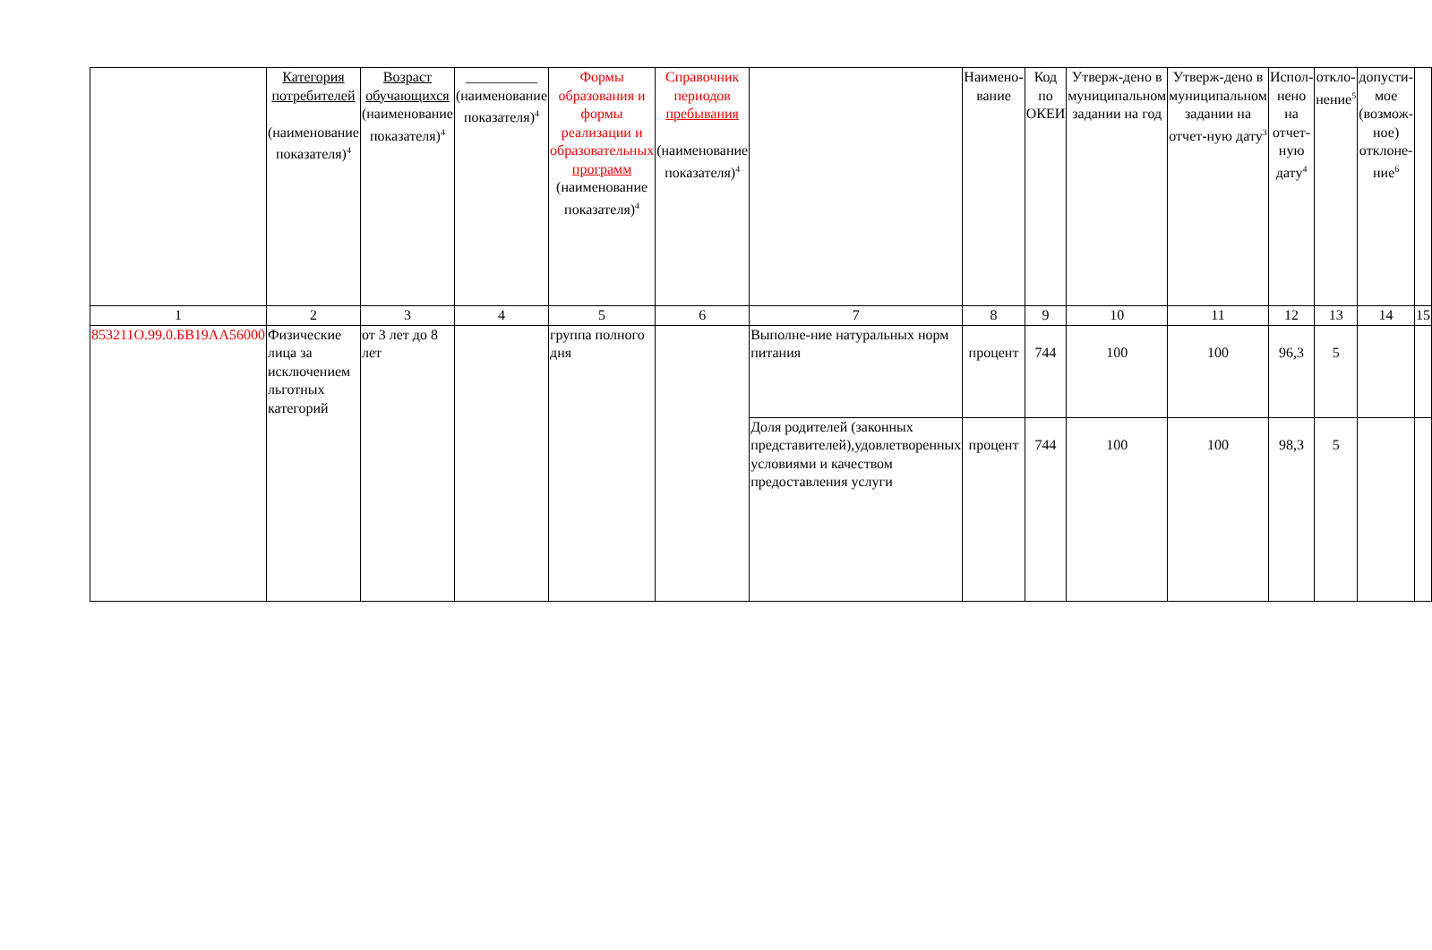| | Категория потребителей (наименование показателя)<sup>4</sup> | Возраст обучающихся (наименование показателя)<sup>4</sup> | __________ (наименование показателя)<sup>4</sup> | Формы образования и формы реализации и образовательных программ (наименование показателя)<sup>4</sup> | Справочник периодов пребывания (наименование показателя)<sup>4</sup> | | Наимено-вание | Код по ОКЕИ | Утверж-дено в муниципальном задании на год | Утверж-дено в муниципальном задании на отчет-ную дату<sup>3</sup> | Испол-нено на отчет-ную дату<sup>4</sup> | откло-нение<sup>5</sup> | допусти-мое (возмож-ное) отклоне-ние<sup>6</sup> | |
| --- | --- | --- | --- | --- | --- | --- | --- | --- | --- | --- | --- | --- | --- | --- |
| 1 | 2 | 3 | 4 | 5 | 6 | 7 | 8 | 9 | 10 | 11 | 12 | 13 | 14 | 15 |
| 853211О.99.0.БВ19АА56000 | Физические лица за исключением льготных категорий | от 3 лет до 8 лет | | группа полного дня | | Выполне-ние натуральных норм питания | процент | 744 | 100 | 100 | 96,3 | 5 | | |
| | | | | | | Доля родителей (законных представителей),удовлетворенных условиями и качеством предоставления услуги | процент | 744 | 100 | 100 | 98,3 | 5 | | |